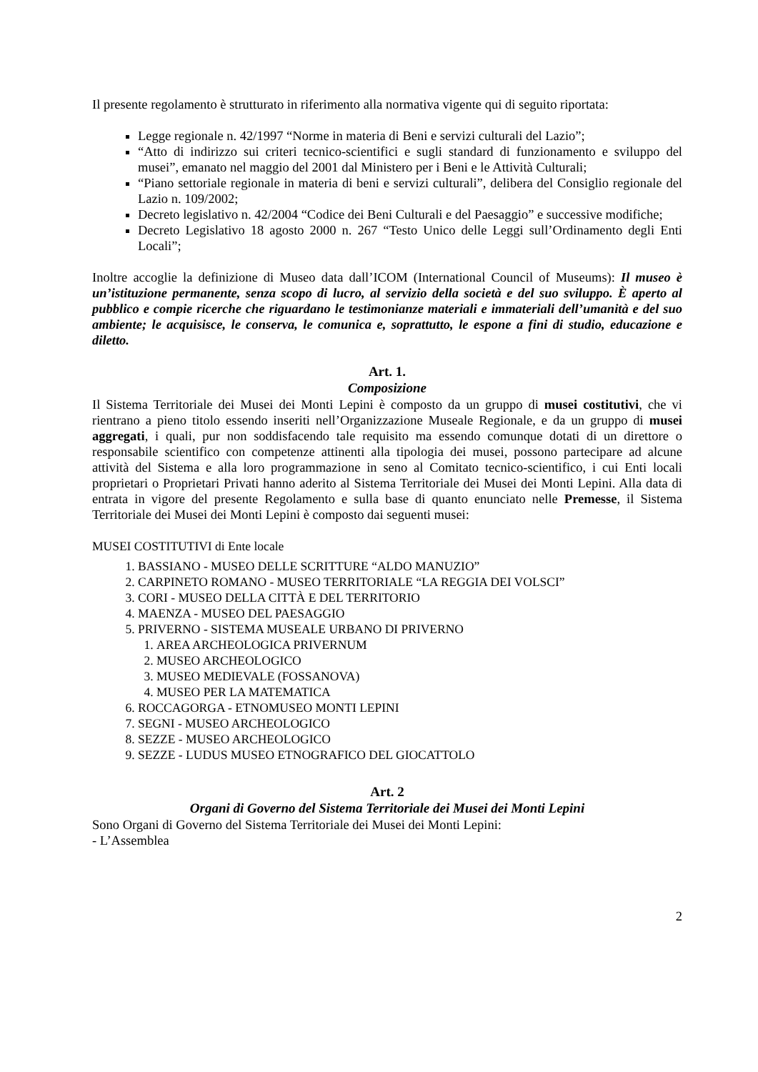Il presente regolamento è strutturato in riferimento alla normativa vigente qui di seguito riportata:
Legge regionale n. 42/1997 “Norme in materia di Beni e servizi culturali del Lazio”;
“Atto di indirizzo sui criteri tecnico-scientifici e sugli standard di funzionamento e sviluppo del musei”, emanato nel maggio del 2001 dal Ministero per i Beni e le Attività Culturali;
“Piano settoriale regionale in materia di beni e servizi culturali”, delibera del Consiglio regionale del Lazio n. 109/2002;
Decreto legislativo n. 42/2004 “Codice dei Beni Culturali e del Paesaggio” e successive modifiche;
Decreto Legislativo 18 agosto 2000 n. 267 “Testo Unico delle Leggi sull’Ordinamento degli Enti Locali”;
Inoltre accoglie la definizione di Museo data dall’ICOM (International Council of Museums): Il museo è un’istituzione permanente, senza scopo di lucro, al servizio della società e del suo sviluppo. È aperto al pubblico e compie ricerche che riguardano le testimonianze materiali e immateriali dell’umanità e del suo ambiente; le acquisisce, le conserva, le comunica e, soprattutto, le espone a fini di studio, educazione e diletto.
Art. 1.
Composizione
Il Sistema Territoriale dei Musei dei Monti Lepini è composto da un gruppo di musei costitutivi, che vi rientrano a pieno titolo essendo inseriti nell’Organizzazione Museale Regionale, e da un gruppo di musei aggregati, i quali, pur non soddisfacendo tale requisito ma essendo comunque dotati di un direttore o responsabile scientifico con competenze attinenti alla tipologia dei musei, possono partecipare ad alcune attività del Sistema e alla loro programmazione in seno al Comitato tecnico-scientifico, i cui Enti locali proprietari o Proprietari Privati hanno aderito al Sistema Territoriale dei Musei dei Monti Lepini. Alla data di entrata in vigore del presente Regolamento e sulla base di quanto enunciato nelle Premesse, il Sistema Territoriale dei Musei dei Monti Lepini è composto dai seguenti musei:
MUSEI COSTITUTIVI di Ente locale
1. BASSIANO - MUSEO DELLE SCRITTURE “ALDO MANUZIO”
2. CARPINETO ROMANO - MUSEO TERRITORIALE “LA REGGIA DEI VOLSCI”
3. CORI - MUSEO DELLA CITTÀ E DEL TERRITORIO
4. MAENZA - MUSEO DEL PAESAGGIO
5. PRIVERNO - SISTEMA MUSEALE URBANO DI PRIVERNO
1. AREA ARCHEOLOGICA PRIVERNUM
2. MUSEO ARCHEOLOGICO
3. MUSEO MEDIEVALE (FOSSANOVA)
4. MUSEO PER LA MATEMATICA
6. ROCCAGORGA - ETNOMUSEO MONTI LEPINI
7. SEGNI - MUSEO ARCHEOLOGICO
8. SEZZE - MUSEO ARCHEOLOGICO
9. SEZZE - LUDUS MUSEO ETNOGRAFICO DEL GIOCATTOLO
Art. 2
Organi di Governo del Sistema Territoriale dei Musei dei Monti Lepini
Sono Organi di Governo del Sistema Territoriale dei Musei dei Monti Lepini:
- L’Assemblea
2